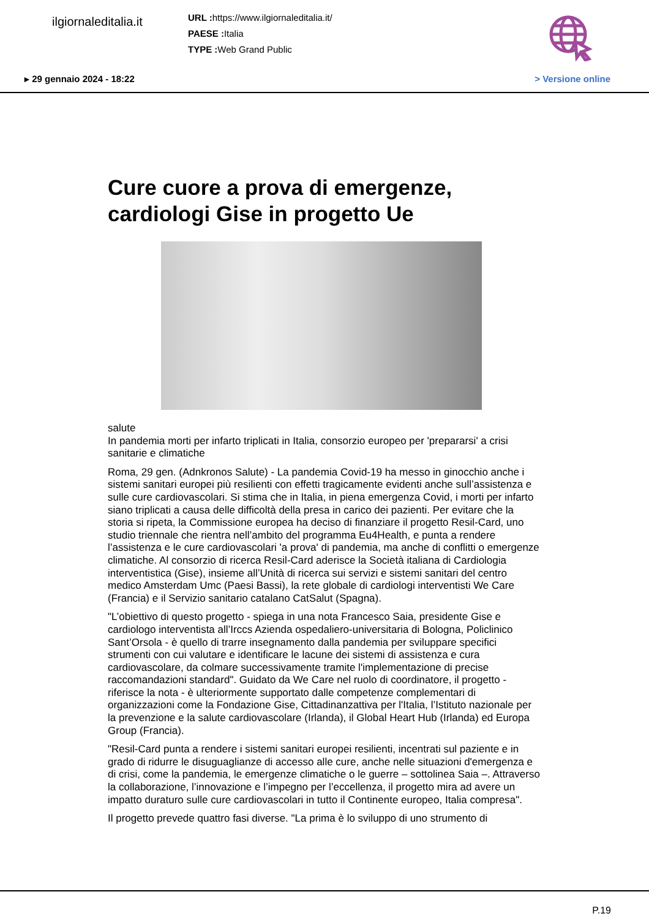ilgiornaleditalia.it
URL : https://www.ilgiornaleditalia.it/
PAESE : Italia
TYPE : Web Grand Public
▸ 29 gennaio 2024 - 18:22 > Versione online
Cure cuore a prova di emergenze, cardiologi Gise in progetto Ue
salute
In pandemia morti per infarto triplicati in Italia, consorzio europeo per 'prepararsi' a crisi sanitarie e climatiche
Roma, 29 gen. (Adnkronos Salute) - La pandemia Covid-19 ha messo in ginocchio anche i sistemi sanitari europei più resilienti con effetti tragicamente evidenti anche sull’assistenza e sulle cure cardiovascolari. Si stima che in Italia, in piena emergenza Covid, i morti per infarto siano triplicati a causa delle difficoltà della presa in carico dei pazienti. Per evitare che la storia si ripeta, la Commissione europea ha deciso di finanziare il progetto Resil-Card, uno studio triennale che rientra nell’ambito del programma Eu4Health, e punta a rendere l’assistenza e le cure cardiovascolari 'a prova' di pandemia, ma anche di conflitti o emergenze climatiche. Al consorzio di ricerca Resil-Card aderisce la Società italiana di Cardiologia interventistica (Gise), insieme all’Unità di ricerca sui servizi e sistemi sanitari del centro medico Amsterdam Umc (Paesi Bassi), la rete globale di cardiologi interventisti We Care (Francia) e il Servizio sanitario catalano CatSalut (Spagna).
"L’obiettivo di questo progetto - spiega in una nota Francesco Saia, presidente Gise e cardiologo interventista all’Irccs Azienda ospedaliero-universitaria di Bologna, Policlinico Sant’Orsola - è quello di trarre insegnamento dalla pandemia per sviluppare specifici strumenti con cui valutare e identificare le lacune dei sistemi di assistenza e cura cardiovascolare, da colmare successivamente tramite l'implementazione di precise raccomandazioni standard". Guidato da We Care nel ruolo di coordinatore, il progetto - riferisce la nota - è ulteriormente supportato dalle competenze complementari di organizzazioni come la Fondazione Gise, Cittadinanzattiva per l'Italia, l’Istituto nazionale per la prevenzione e la salute cardiovascolare (Irlanda), il Global Heart Hub (Irlanda) ed Europa Group (Francia).
"Resil-Card punta a rendere i sistemi sanitari europei resilienti, incentrati sul paziente e in grado di ridurre le disuguaglianze di accesso alle cure, anche nelle situazioni d'emergenza e di crisi, come la pandemia, le emergenze climatiche o le guerre – sottolinea Saia –. Attraverso la collaborazione, l’innovazione e l’impegno per l’eccellenza, il progetto mira ad avere un impatto duraturo sulle cure cardiovascolari in tutto il Continente europeo, Italia compresa".
Il progetto prevede quattro fasi diverse. "La prima è lo sviluppo di uno strumento di
P.19